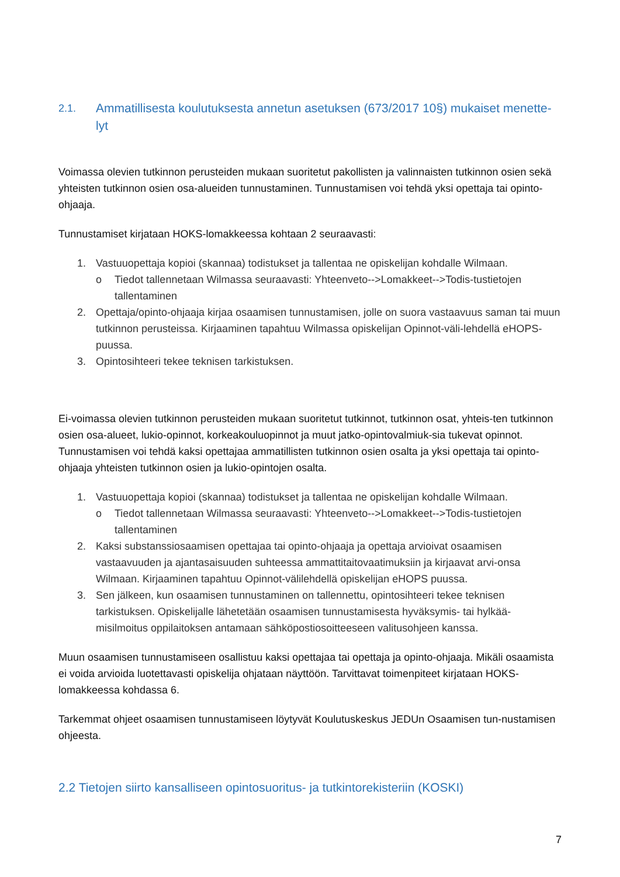2.1. Ammatillisesta koulutuksesta annetun asetuksen (673/2017 10§) mukaiset menette-lyt
Voimassa olevien tutkinnon perusteiden mukaan suoritetut pakollisten ja valinnaisten tutkinnon osien sekä yhteisten tutkinnon osien osa-alueiden tunnustaminen. Tunnustamisen voi tehdä yksi opettaja tai opinto-ohjaaja.
Tunnustamiset kirjataan HOKS-lomakkeessa kohtaan 2 seuraavasti:
1. Vastuuopettaja kopioi (skannaa) todistukset ja tallentaa ne opiskelijan kohdalle Wilmaan.
o Tiedot tallennetaan Wilmassa seuraavasti: Yhteenveto-->Lomakkeet-->Todis-tustietojen tallentaminen
2. Opettaja/opinto-ohjaaja kirjaa osaamisen tunnustamisen, jolle on suora vastaavuus saman tai muun tutkinnon perusteissa. Kirjaaminen tapahtuu Wilmassa opiskelijan Opinnot-väli-lehdellä eHOPS-puussa.
3. Opintosihteeri tekee teknisen tarkistuksen.
Ei-voimassa olevien tutkinnon perusteiden mukaan suoritetut tutkinnot, tutkinnon osat, yhteis-ten tutkinnon osien osa-alueet, lukio-opinnot, korkeakouluopinnot ja muut jatko-opintovalmiuk-sia tukevat opinnot. Tunnustamisen voi tehdä kaksi opettajaa ammatillisten tutkinnon osien osalta ja yksi opettaja tai opinto-ohjaaja yhteisten tutkinnon osien ja lukio-opintojen osalta.
1. Vastuuopettaja kopioi (skannaa) todistukset ja tallentaa ne opiskelijan kohdalle Wilmaan.
o Tiedot tallennetaan Wilmassa seuraavasti: Yhteenveto-->Lomakkeet-->Todis-tustietojen tallentaminen
2. Kaksi substanssiosaamisen opettajaa tai opinto-ohjaaja ja opettaja arvioivat osaamisen vastaavuuden ja ajantasaisuuden suhteessa ammattitaitovaatimuksiin ja kirjaavat arvi-onsa Wilmaan. Kirjaaminen tapahtuu Opinnot-välilehdellä opiskelijan eHOPS puussa.
3. Sen jälkeen, kun osaamisen tunnustaminen on tallennettu, opintosihteeri tekee teknisen tarkistuksen. Opiskelijalle lähetetään osaamisen tunnustamisesta hyväksymis- tai hylkää-misilmoitus oppilaitoksen antamaan sähköpostiosoitteeseen valitusohjeen kanssa.
Muun osaamisen tunnustamiseen osallistuu kaksi opettajaa tai opettaja ja opinto-ohjaaja. Mikäli osaamista ei voida arvioida luotettavasti opiskelija ohjataan näyttöön. Tarvittavat toimenpiteet kirjataan HOKS-lomakkeessa kohdassa 6.
Tarkemmat ohjeet osaamisen tunnustamiseen löytyvät Koulutuskeskus JEDUn Osaamisen tun-nustamisen ohjeesta.
2.2 Tietojen siirto kansalliseen opintosuoritus- ja tutkintorekisteriin (KOSKI)
7